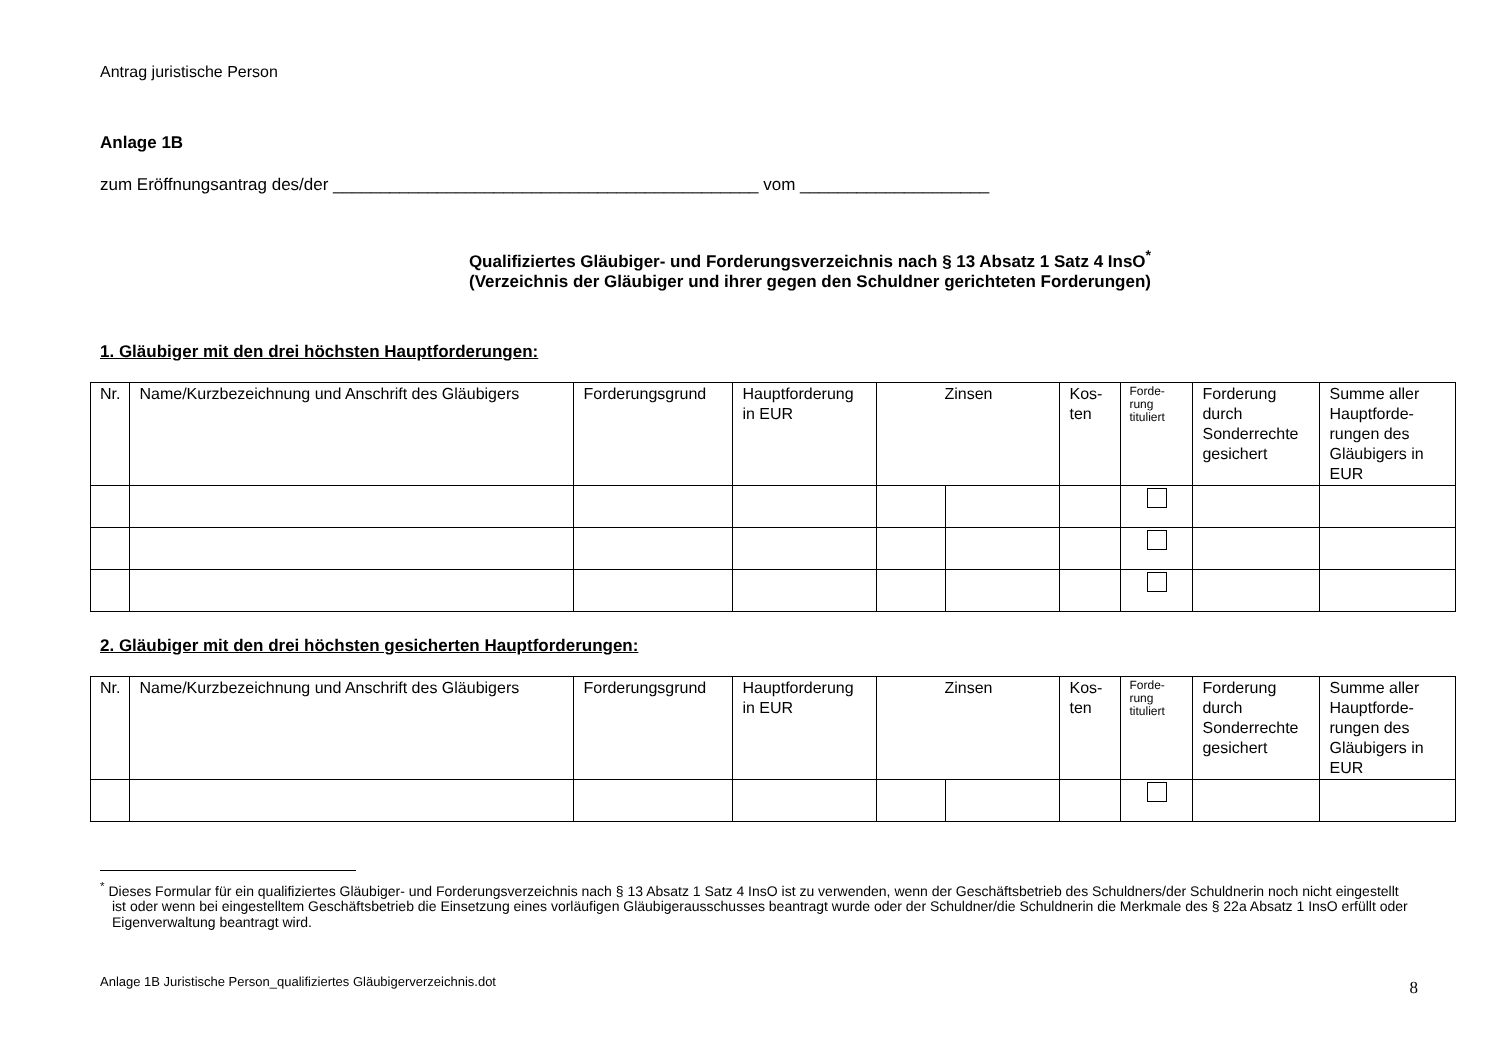Antrag juristische Person
Anlage 1B
zum Eröffnungsantrag des/der _____________________________________________ vom ____________________
Qualifiziertes Gläubiger- und Forderungsverzeichnis nach § 13 Absatz 1 Satz 4 InsO<sup>*</sup>
(Verzeichnis der Gläubiger und ihrer gegen den Schuldner gerichteten Forderungen)
1. Gläubiger mit den drei höchsten Hauptforderungen:
| Nr. | Name/Kurzbezeichnung und Anschrift des Gläubigers | Forderungsgrund | Hauptforderung in EUR | Zinsen | | Kos- ten | Forde- rung tituliert | Forderung durch Sonderrechte gesichert | Summe aller Hauptforde-rungen des Gläubigers in EUR |
| --- | --- | --- | --- | --- | --- | --- | --- | --- | --- |
2. Gläubiger mit den drei höchsten gesicherten Hauptforderungen:
| Nr. | Name/Kurzbezeichnung und Anschrift des Gläubigers | Forderungsgrund | Hauptforderung in EUR | Zinsen | | Kos- ten | Forde- rung tituliert | Forderung durch Sonderrechte gesichert | Summe aller Hauptforde-rungen des Gläubigers in EUR |
| --- | --- | --- | --- | --- | --- | --- | --- | --- | --- |
<sup>*</sup> Dieses Formular für ein qualifiziertes Gläubiger- und Forderungsverzeichnis nach § 13 Absatz 1 Satz 4 InsO ist zu verwenden, wenn der Geschäftsbetrieb des Schuldners/der Schuldnerin noch nicht eingestellt ist oder wenn bei eingestelltem Geschäftsbetrieb die Einsetzung eines vorläufigen Gläubigerausschusses beantragt wurde oder der Schuldner/die Schuldnerin die Merkmale des § 22a Absatz 1 InsO erfüllt oder Eigenverwaltung beantragt wird.
Anlage 1B Juristische Person_qualifiziertes Gläubigerverzeichnis.dot 8